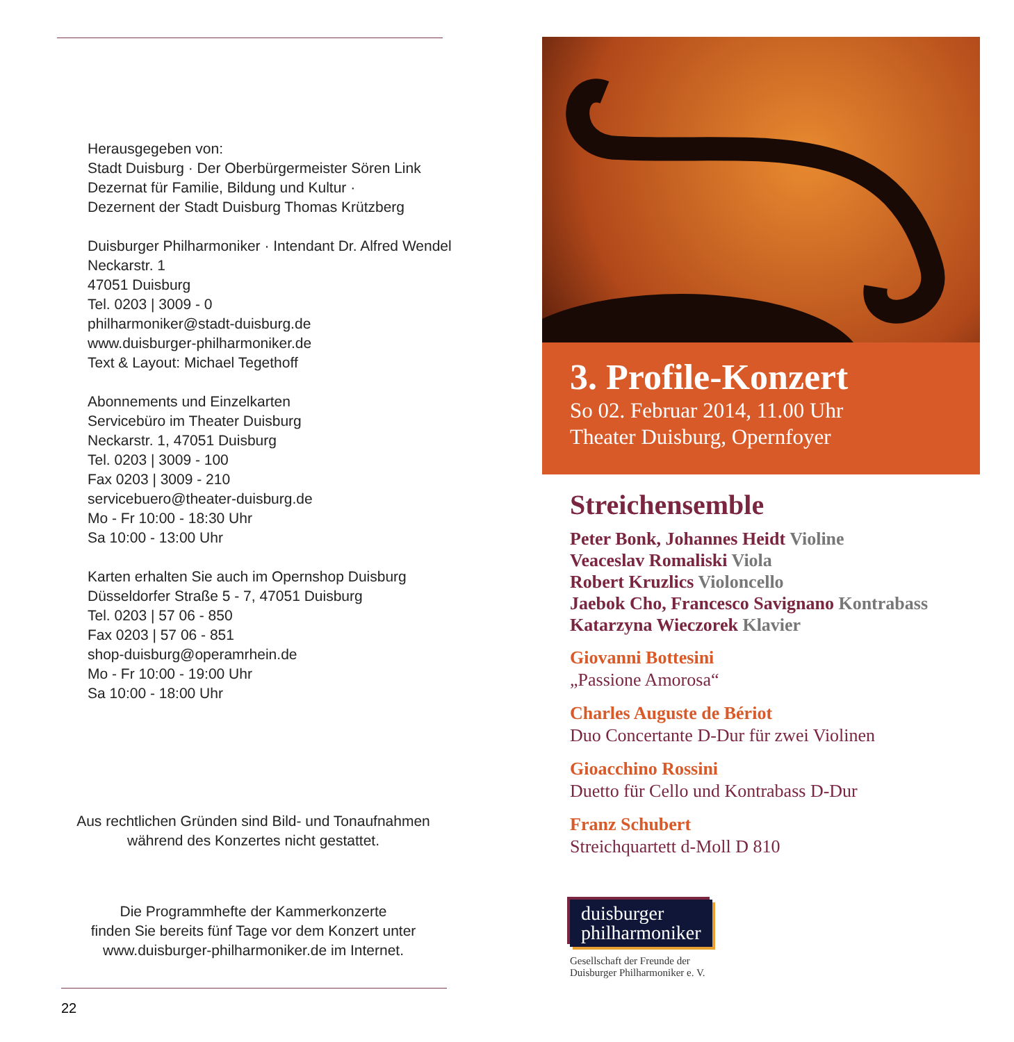Herausgegeben von:
Stadt Duisburg · Der Oberbürgermeister Sören Link
Dezernat für Familie, Bildung und Kultur ·
Dezernent der Stadt Duisburg Thomas Krützberg
Duisburger Philharmoniker · Intendant Dr. Alfred Wendel
Neckarstr. 1
47051 Duisburg
Tel. 0203 | 3009 - 0
philharmoniker@stadt-duisburg.de
www.duisburger-philharmoniker.de
Text & Layout: Michael Tegethoff
Abonnements und Einzelkarten
Servicebüro im Theater Duisburg
Neckarstr. 1, 47051 Duisburg
Tel. 0203 | 3009 - 100
Fax 0203 | 3009 - 210
servicebuero@theater-duisburg.de
Mo - Fr 10:00 - 18:30 Uhr
Sa 10:00 - 13:00 Uhr
Karten erhalten Sie auch im Opernshop Duisburg
Düsseldorfer Straße 5 - 7, 47051 Duisburg
Tel. 0203 | 57 06 - 850
Fax 0203 | 57 06 - 851
shop-duisburg@operamrhein.de
Mo - Fr 10:00 - 19:00 Uhr
Sa 10:00 - 18:00 Uhr
Aus rechtlichen Gründen sind Bild- und Tonaufnahmen
während des Konzertes nicht gestattet.
Die Programmhefte der Kammerkonzerte
finden Sie bereits fünf Tage vor dem Konzert unter
www.duisburger-philharmoniker.de im Internet.
22
3. Profile-Konzert
So 02. Februar 2014, 11.00 Uhr
Theater Duisburg, Opernfoyer
Streichensemble
Peter Bonk, Johannes Heidt Violine
Veaceslav Romaliski Viola
Robert Kruzlics Violoncello
Jaebok Cho, Francesco Savignano Kontrabass
Katarzyna Wieczorek Klavier
Giovanni Bottesini
„Passione Amorosa“
Charles Auguste de Bériot
Duo Concertante D-Dur für zwei Violinen
Gioacchino Rossini
Duetto für Cello und Kontrabass D-Dur
Franz Schubert
Streichquartett d-Moll D 810
duisburger
philharmoniker
Gesellschaft der Freunde der
Duisburger Philharmoniker e. V.